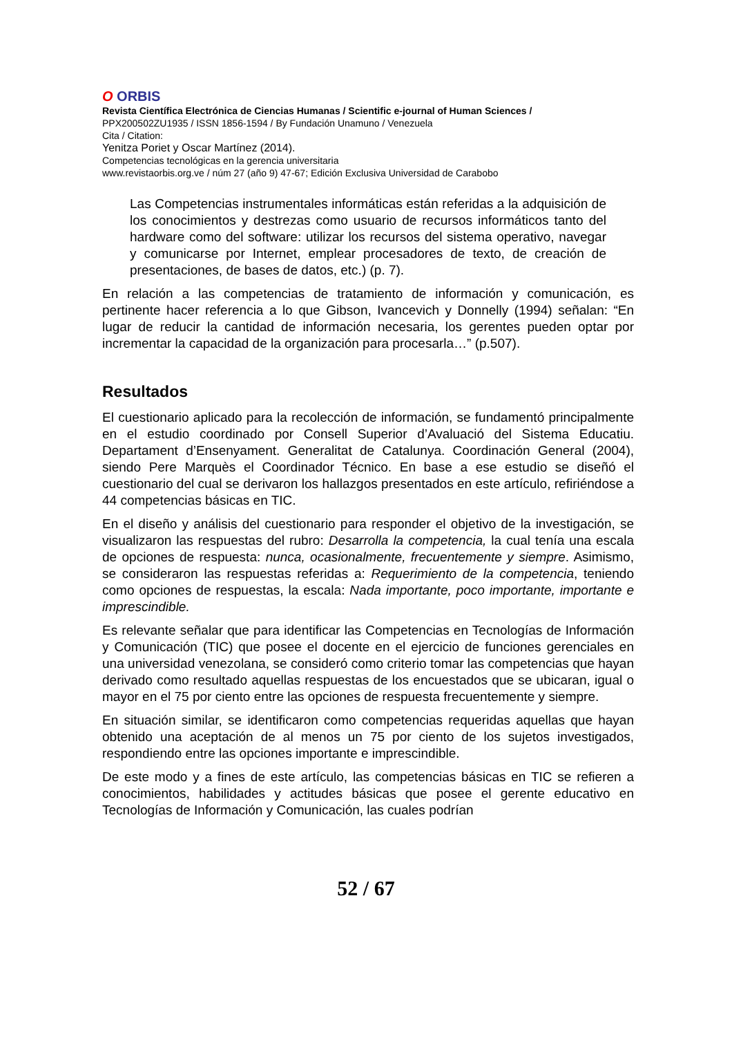O ORBIS
Revista Científica Electrónica de Ciencias Humanas / Scientific e-journal of Human Sciences /
PPX200502ZU1935 / ISSN 1856-1594 / By Fundación Unamuno / Venezuela
Cita / Citation:
Yenitza Poriet y Oscar Martínez (2014).
Competencias tecnológicas en la gerencia universitaria
www.revistaorbis.org.ve / núm 27 (año 9) 47-67; Edición Exclusiva Universidad de Carabobo
Las Competencias instrumentales informáticas están referidas a la adquisición de los conocimientos y destrezas como usuario de recursos informáticos tanto del hardware como del software: utilizar los recursos del sistema operativo, navegar y comunicarse por Internet, emplear procesadores de texto, de creación de presentaciones, de bases de datos, etc.) (p. 7).
En relación a las competencias de tratamiento de información y comunicación, es pertinente hacer referencia a lo que Gibson, Ivancevich y Donnelly (1994) señalan: “En lugar de reducir la cantidad de información necesaria, los gerentes pueden optar por incrementar la capacidad de la organización para procesarla…” (p.507).
Resultados
El cuestionario aplicado para la recolección de información, se fundamentó principalmente en el estudio coordinado por Consell Superior d’Avaluació del Sistema Educatiu. Departament d’Ensenyament. Generalitat de Catalunya. Coordinación General (2004), siendo Pere Marquès el Coordinador Técnico. En base a ese estudio se diseñó el cuestionario del cual se derivaron los hallazgos presentados en este artículo, refiriéndose a 44 competencias básicas en TIC.
En el diseño y análisis del cuestionario para responder el objetivo de la investigación, se visualizaron las respuestas del rubro: Desarrolla la competencia, la cual tenía una escala de opciones de respuesta: nunca, ocasionalmente, frecuentemente y siempre. Asimismo, se consideraron las respuestas referidas a: Requerimiento de la competencia, teniendo como opciones de respuestas, la escala: Nada importante, poco importante, importante e imprescindible.
Es relevante señalar que para identificar las Competencias en Tecnologías de Información y Comunicación (TIC) que posee el docente en el ejercicio de funciones gerenciales en una universidad venezolana, se consideró como criterio tomar las competencias que hayan derivado como resultado aquellas respuestas de los encuestados que se ubicaran, igual o mayor en el 75 por ciento entre las opciones de respuesta frecuentemente y siempre.
En situación similar, se identificaron como competencias requeridas aquellas que hayan obtenido una aceptación de al menos un 75 por ciento de los sujetos investigados, respondiendo entre las opciones importante e imprescindible.
De este modo y a fines de este artículo, las competencias básicas en TIC se refieren a conocimientos, habilidades y actitudes básicas que posee el gerente educativo en Tecnologías de Información y Comunicación, las cuales podrían
52 / 67